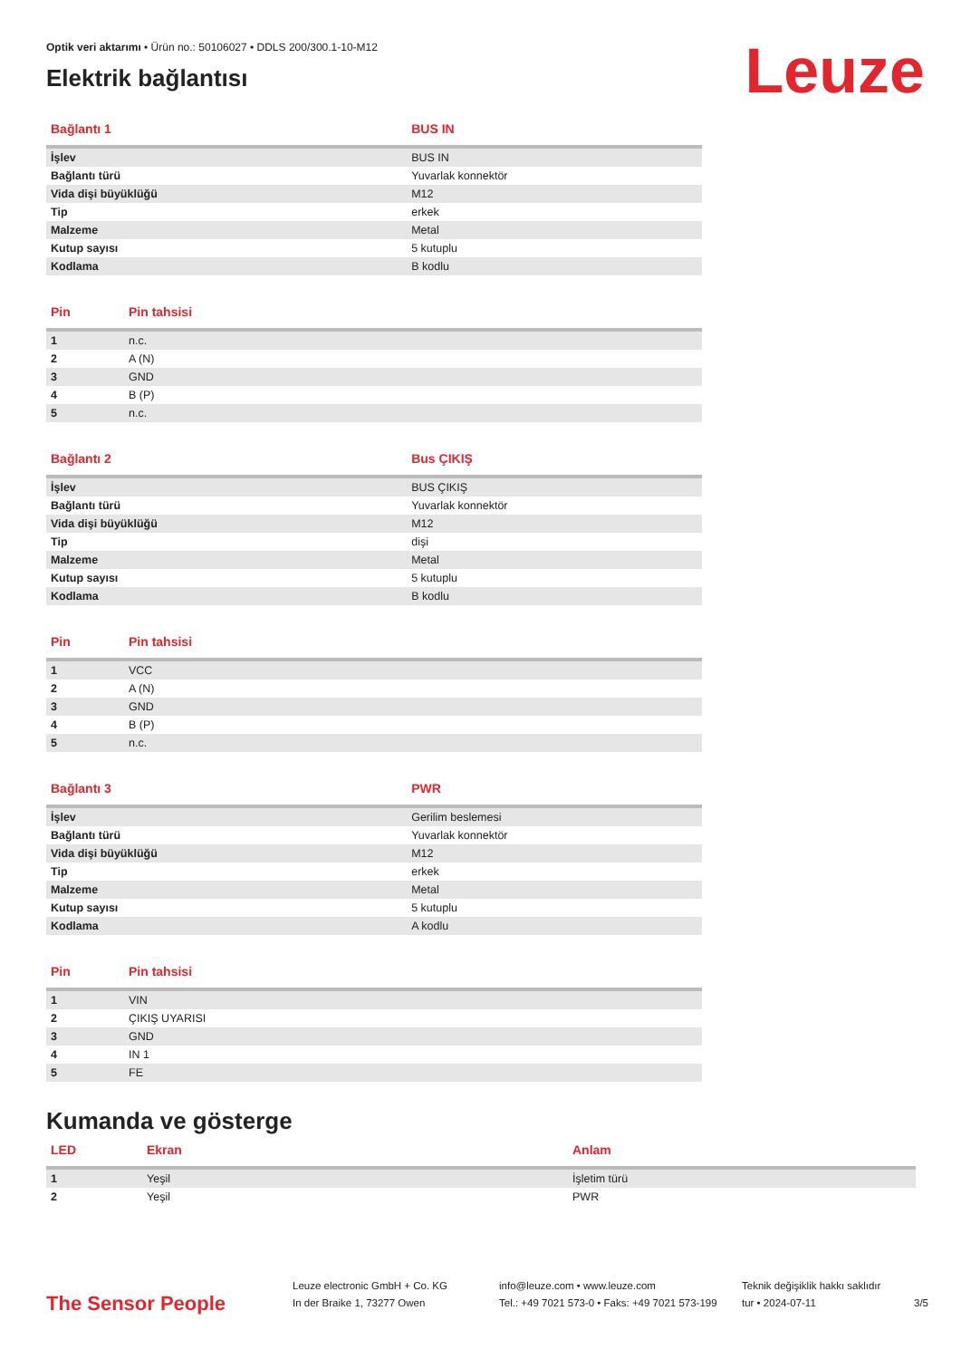Leuze
Optik veri aktarımı • Ürün no.: 50106027 • DDLS 200/300.1-10-M12
Elektrik bağlantısı
| Bağlantı 1 | BUS IN |
| --- | --- |
| İşlev | BUS IN |
| Bağlantı türü | Yuvarlak konnektör |
| Vida dişi büyüklüğü | M12 |
| Tip | erkek |
| Malzeme | Metal |
| Kutup sayısı | 5 kutuplu |
| Kodlama | B kodlu |
| Pin | Pin tahsisi |
| --- | --- |
| 1 | n.c. |
| 2 | A (N) |
| 3 | GND |
| 4 | B (P) |
| 5 | n.c. |
| Bağlantı 2 | Bus ÇIKIŞ |
| --- | --- |
| İşlev | BUS ÇIKIŞ |
| Bağlantı türü | Yuvarlak konnektör |
| Vida dişi büyüklüğü | M12 |
| Tip | dişi |
| Malzeme | Metal |
| Kutup sayısı | 5 kutuplu |
| Kodlama | B kodlu |
| Pin | Pin tahsisi |
| --- | --- |
| 1 | VCC |
| 2 | A (N) |
| 3 | GND |
| 4 | B (P) |
| 5 | n.c. |
| Bağlantı 3 | PWR |
| --- | --- |
| İşlev | Gerilim beslemesi |
| Bağlantı türü | Yuvarlak konnektör |
| Vida dişi büyüklüğü | M12 |
| Tip | erkek |
| Malzeme | Metal |
| Kutup sayısı | 5 kutuplu |
| Kodlama | A kodlu |
| Pin | Pin tahsisi |
| --- | --- |
| 1 | VIN |
| 2 | ÇIKIŞ UYARISI |
| 3 | GND |
| 4 | IN 1 |
| 5 | FE |
Kumanda ve gösterge
| LED | Ekran | Anlam |
| --- | --- | --- |
| 1 | Yeşil | İşletim türü |
| 2 | Yeşil | PWR |
The Sensor People
Leuze electronic GmbH + Co. KG
In der Braike 1, 73277 Owen
info@leuze.com • www.leuze.com
Tel.: +49 7021 573-0 • Faks: +49 7021 573-199
Teknik değişiklik hakkı saklıdır
tur • 2024-07-11
3/5